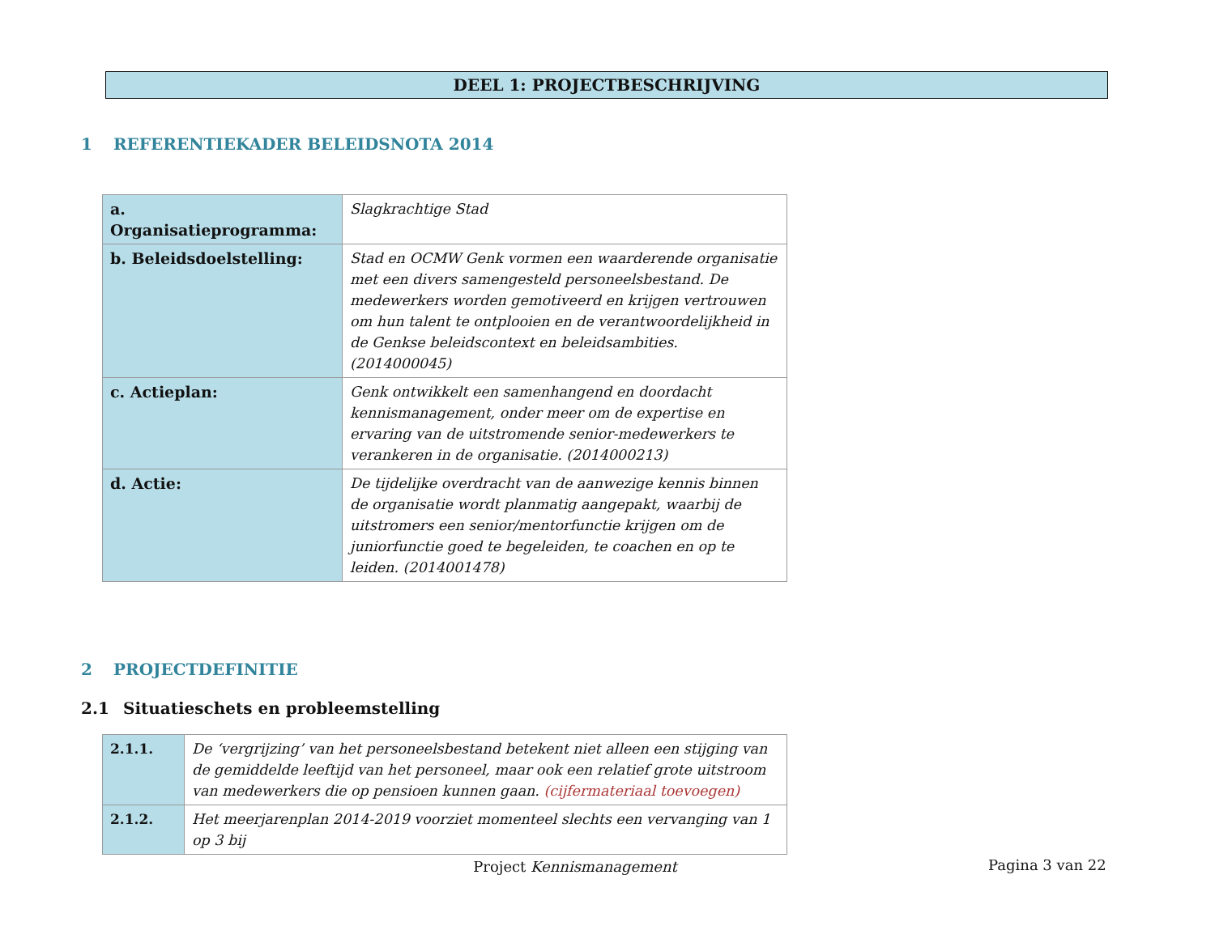DEEL 1: PROJECTBESCHRIJVING
1 REFERENTIEKADER BELEIDSNOTA 2014
| a. Organisatieprogramma: | Slagkrachtige Stad |
| b. Beleidsdoelstelling: | Stad en OCMW Genk vormen een waarderende organisatie met een divers samengesteld personeelsbestand. De medewerkers worden gemotiveerd en krijgen vertrouwen om hun talent te ontplooien en de verantwoordelijkheid in de Genkse beleidscontext en beleidsambities. (2014000045) |
| c. Actieplan: | Genk ontwikkelt een samenhangend en doordacht kennismanagement, onder meer om de expertise en ervaring van de uitstromende senior-medewerkers te verankeren in de organisatie. (2014000213) |
| d. Actie: | De tijdelijke overdracht van de aanwezige kennis binnen de organisatie wordt planmatig aangepakt, waarbij de uitstromers een senior/mentorfunctie krijgen om de juniorfunctie goed te begeleiden, te coachen en op te leiden. (2014001478) |
2 PROJECTDEFINITIE
2.1 Situatieschets en probleemstelling
| 2.1.1. | De ‘vergrijzing’ van het personeelsbestand betekent niet alleen een stijging van de gemiddelde leeftijd van het personeel, maar ook een relatief grote uitstroom van medewerkers die op pensioen kunnen gaan. (cijfermateriaal toevoegen) |
| 2.1.2. | Het meerjarenplan 2014-2019 voorziet momenteel slechts een vervanging van 1 op 3 bij |
Project Kennismanagement
Pagina 3 van 22